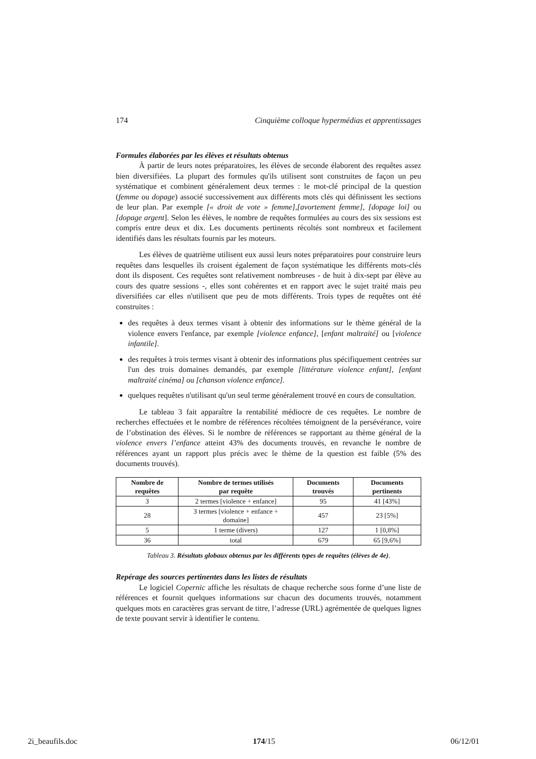174 Cinquième colloque hypermédias et apprentissages
Formules élaborées par les élèves et résultats obtenus
À partir de leurs notes préparatoires, les élèves de seconde élaborent des requêtes assez bien diversifiées. La plupart des formules qu'ils utilisent sont construites de façon un peu systématique et combinent généralement deux termes : le mot-clé principal de la question (femme ou dopage) associé successivement aux différents mots clés qui définissent les sections de leur plan. Par exemple [« droit de vote » femme],[avortement femme], [dopage loi] ou [dopage argent]. Selon les élèves, le nombre de requêtes formulées au cours des six sessions est compris entre deux et dix. Les documents pertinents récoltés sont nombreux et facilement identifiés dans les résultats fournis par les moteurs.
Les élèves de quatrième utilisent eux aussi leurs notes préparatoires pour construire leurs requêtes dans lesquelles ils croisent également de façon systématique les différents mots-clés dont ils disposent. Ces requêtes sont relativement nombreuses - de huit à dix-sept par élève au cours des quatre sessions -, elles sont cohérentes et en rapport avec le sujet traité mais peu diversifiées car elles n'utilisent que peu de mots différents. Trois types de requêtes ont été construites :
des requêtes à deux termes visant à obtenir des informations sur le thème général de la violence envers l'enfance, par exemple [violence enfance], [enfant maltraité] ou [violence infantile].
des requêtes à trois termes visant à obtenir des informations plus spécifiquement centrées sur l'un des trois domaines demandés, par exemple [littérature violence enfant], [enfant maltraité cinéma] ou [chanson violence enfance].
quelques requêtes n'utilisant qu'un seul terme généralement trouvé en cours de consultation.
Le tableau 3 fait apparaître la rentabilité médiocre de ces requêtes. Le nombre de recherches effectuées et le nombre de références récoltées témoignent de la persévérance, voire de l’obstination des élèves. Si le nombre de références se rapportant au thème général de la violence envers l’enfance atteint 43% des documents trouvés, en revanche le nombre de références ayant un rapport plus précis avec le thème de la question est faible (5% des documents trouvés).
| Nombre de requêtes | Nombre de termes utilisés par requête | Documents trouvés | Documents pertinents |
| --- | --- | --- | --- |
| 3 | 2 termes [violence + enfance] | 95 | 41 [43%] |
| 28 | 3 termes [violence + enfance + domaine] | 457 | 23 [5%] |
| 5 | 1 terme (divers) | 127 | 1 [0,8%] |
| 36 | total | 679 | 65 [9,6%] |
Tableau 3. Résultats globaux obtenus par les différents types de requêtes (élèves de 4e).
Repérage des sources pertinentes dans les listes de résultats
Le logiciel Copernic affiche les résultats de chaque recherche sous forme d’une liste de références et fournit quelques informations sur chacun des documents trouvés, notamment quelques mots en caractères gras servant de titre, l’adresse (URL) agrémentée de quelques lignes de texte pouvant servir à identifier le contenu.
2i_beaufils.doc 174/15 06/12/01